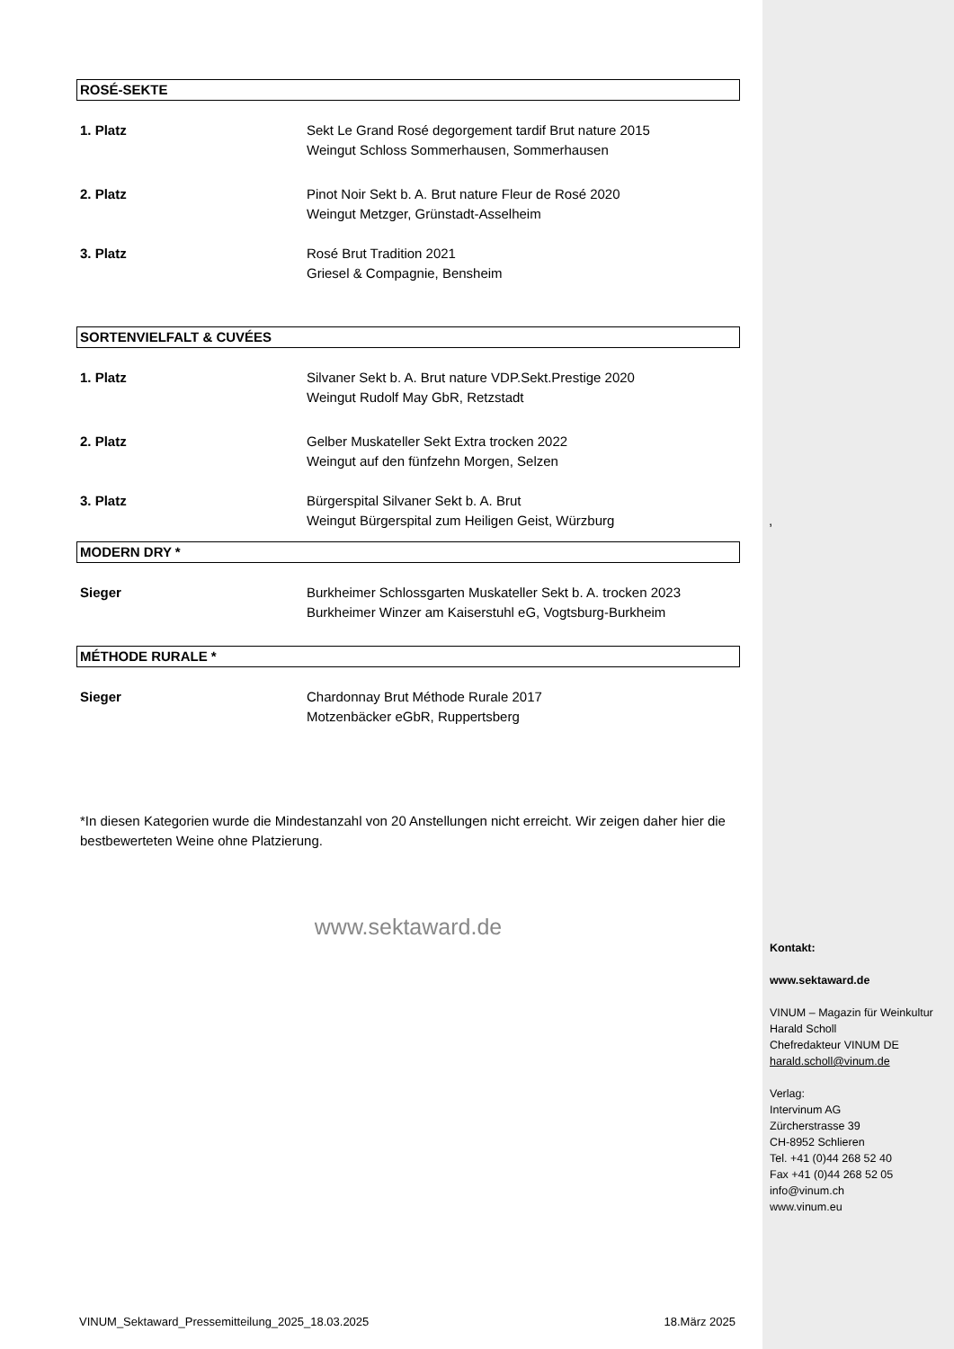ROSÉ-SEKTE
1. Platz Sekt Le Grand Rosé degorgement tardif Brut nature 2015
Weingut Schloss Sommerhausen, Sommerhausen
2. Platz Pinot Noir Sekt b. A. Brut nature Fleur de Rosé 2020
Weingut Metzger, Grünstadt-Asselheim
3. Platz Rosé Brut Tradition 2021
Griesel & Compagnie, Bensheim
SORTENVIELFALT & CUVÉES
1. Platz Silvaner Sekt b. A. Brut nature VDP.Sekt.Prestige 2020
Weingut Rudolf May GbR, Retzstadt
2. Platz Gelber Muskateller Sekt Extra trocken 2022
Weingut auf den fünfzehn Morgen, Selzen
3. Platz Bürgerspital Silvaner Sekt b. A. Brut
Weingut Bürgerspital zum Heiligen Geist, Würzburg
MODERN DRY *
Sieger Burkheimer Schlossgarten Muskateller Sekt b. A. trocken 2023
Burkheimer Winzer am Kaiserstuhl eG, Vogtsburg-Burkheim
MÉTHODE RURALE *
Sieger Chardonnay Brut Méthode Rurale 2017
Motzenbäcker eGbR, Ruppertsberg
*In diesen Kategorien wurde die Mindestanzahl von 20 Anstellungen nicht erreicht. Wir zeigen daher hier die bestbewerteten Weine ohne Platzierung.
www.sektaward.de
,
Kontakt:
www.sektaward.de
VINUM – Magazin für Weinkultur
Harald Scholl
Chefredakteur VINUM DE
harald.scholl@vinum.de
Verlag:
Intervinum AG
Zürcherstrasse 39
CH-8952 Schlieren
Tel. +41 (0)44 268 52 40
Fax +41 (0)44 268 52 05
info@vinum.ch
www.vinum.eu
VINUM_Sektaward_Pressemitteilung_2025_18.03.2025 18.März 2025